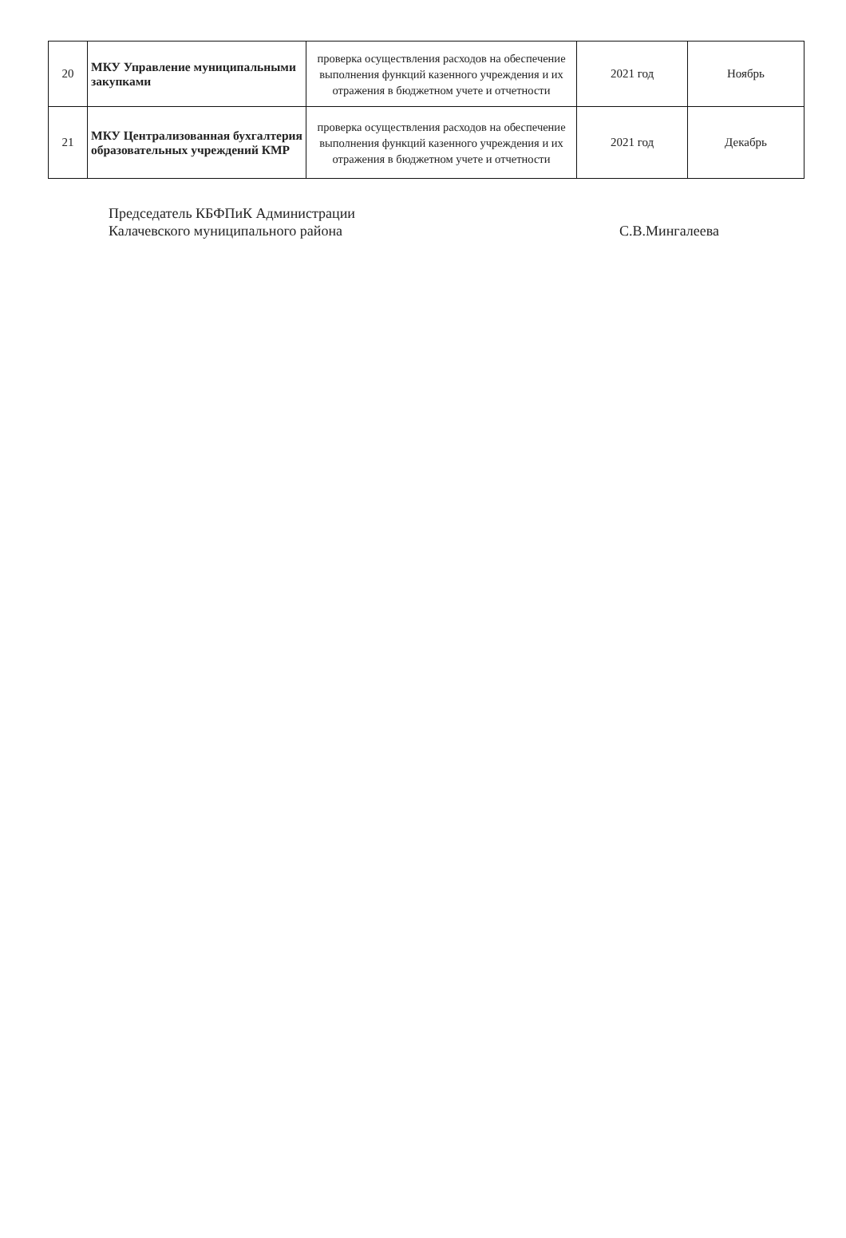| 20 | МКУ Управление муниципальными закупками | проверка осуществления расходов на обеспечение выполнения функций казенного учреждения и их отражения в бюджетном учете и отчетности | 2021 год | Ноябрь |
| 21 | МКУ Централизованная бухгалтерия образовательных учреждений КМР | проверка осуществления расходов на обеспечение выполнения функций казенного учреждения и их отражения в бюджетном учете и отчетности | 2021 год | Декабрь |
Председатель КБФПиК Администрации
Калачевского муниципального района
С.В.Мингалеева